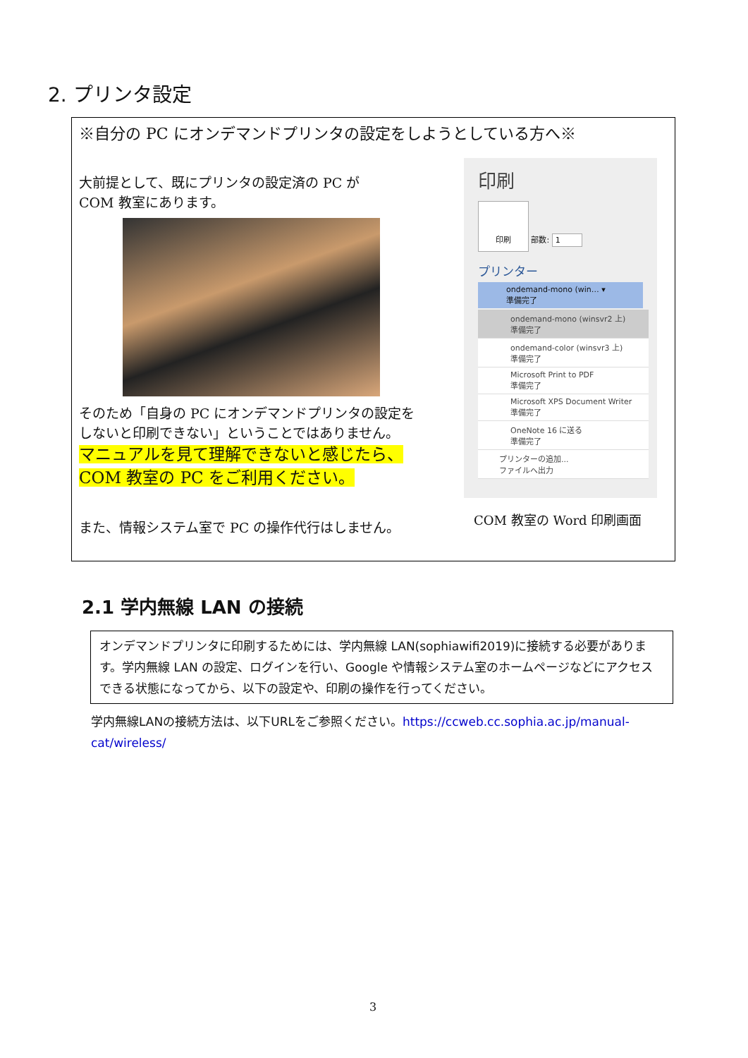2. プリンタ設定
※自分の PC にオンデマンドプリンタの設定をしようとしている方へ※
大前提として、既にプリンタの設定済の PC が
COM 教室にあります。
そのため「自身の PC にオンデマンドプリンタの設定を
しないと印刷できない」ということではありません。
マニュアルを見て理解できないと感じたら、
COM 教室の PC をご利用ください。
また、情報システム室で PC の操作代行はしません。
印刷
印刷 部数: 1
プリンター
ondemand-mono (win… ▾
準備完了
ondemand-mono (winsvr2 上)
準備完了
ondemand-color (winsvr3 上)
準備完了
Microsoft Print to PDF
準備完了
Microsoft XPS Document Writer
準備完了
OneNote 16 に送る
準備完了
プリンターの追加...
ファイルへ出力
COM 教室の Word 印刷画面
2.1 学内無線 LAN の接続
オンデマンドプリンタに印刷するためには、学内無線 LAN(sophiawifi2019)に接続する必要があります。学内無線 LAN の設定、ログインを行い、Google や情報システム室のホームページなどにアクセスできる状態になってから、以下の設定や、印刷の操作を行ってください。
学内無線LANの接続方法は、以下URLをご参照ください。https://ccweb.cc.sophia.ac.jp/manual-cat/wireless/
3